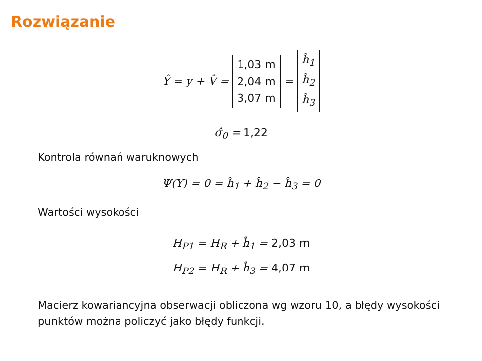Rozwiązanie
Ŷ = y + V̂ = 1,03 m
2,04 m
3,07 m = ĥ<sub>1</sub>
ĥ<sub>2</sub>
ĥ<sub>3</sub>
σ̂<sub>0</sub> = 1,22
Kontrola równań waruknowych
Ψ(Y) = 0 = ĥ<sub>1</sub> + ĥ<sub>2</sub> − ĥ<sub>3</sub> = 0
Wartości wysokości
H<sub>P1</sub> = H<sub>R</sub> + ĥ<sub>1</sub> = 2,03 m
H<sub>P2</sub> = H<sub>R</sub> + ĥ<sub>3</sub> = 4,07 m
Macierz kowariancyjna obserwacji obliczona wg wzoru 10, a błędy wysokości punktów można policzyć jako błędy funkcji.